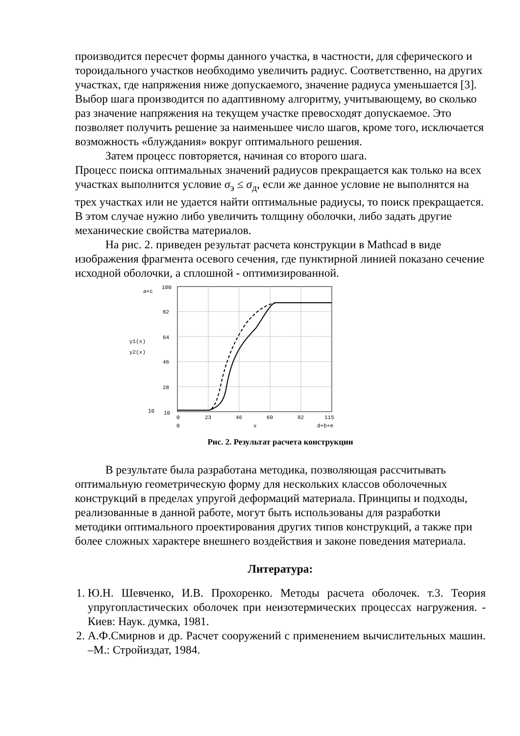производится пересчет формы данного участка, в частности, для сферического и тороидального участков необходимо увеличить радиус. Соответственно, на других участках, где напряжения ниже допускаемого, значение радиуса уменьшается [3]. Выбор шага производится по адаптивному алгоритму, учитывающему, во сколько раз значение напряжения на текущем участке превосходят допускаемое. Это позволяет получить решение за наименьшее число шагов, кроме того, исключается возможность «блуждания» вокруг оптимального решения.
Затем процесс повторяется, начиная со второго шага.
Процесс поиска оптимальных значений радиусов прекращается как только на всех участках выполнится условие σ<sub>э</sub> ≤ σ<sub>д</sub>, если же данное условие не выполнятся на трех участках или не удается найти оптимальные радиусы, то поиск прекращается. В этом случае нужно либо увеличить толщину оболочки, либо задать другие механические свойства материалов.
На рис. 2. приведен результат расчета конструкции в Mathcad в виде изображения фрагмента осевого сечения, где пунктирной линией показано сечение исходной оболочки, а сплошной - оптимизированной.
a+c
100
82
64
46
28
10
10
y1(x)
y2(x)
0
23
46
69
92
115
0
x
d+b+e
Рис. 2. Результат расчета конструкции
В результате была разработана методика, позволяющая рассчитывать оптимальную геометрическую форму для нескольких классов оболочечных конструкций в пределах упругой деформаций материала. Принципы и подходы, реализованные в данной работе, могут быть использованы для разработки методики оптимального проектирования других типов конструкций, а также при более сложных характере внешнего воздействия и законе поведения материала.
Литература:
1. Ю.Н. Шевченко, И.В. Прохоренко. Методы расчета оболочек. т.3. Теория упругопластических оболочек при неизотермических процессах нагружения. - Киев: Наук. думка, 1981.
2. А.Ф.Смирнов и др. Расчет сооружений с применением вычислительных машин. –М.: Стройиздат, 1984.